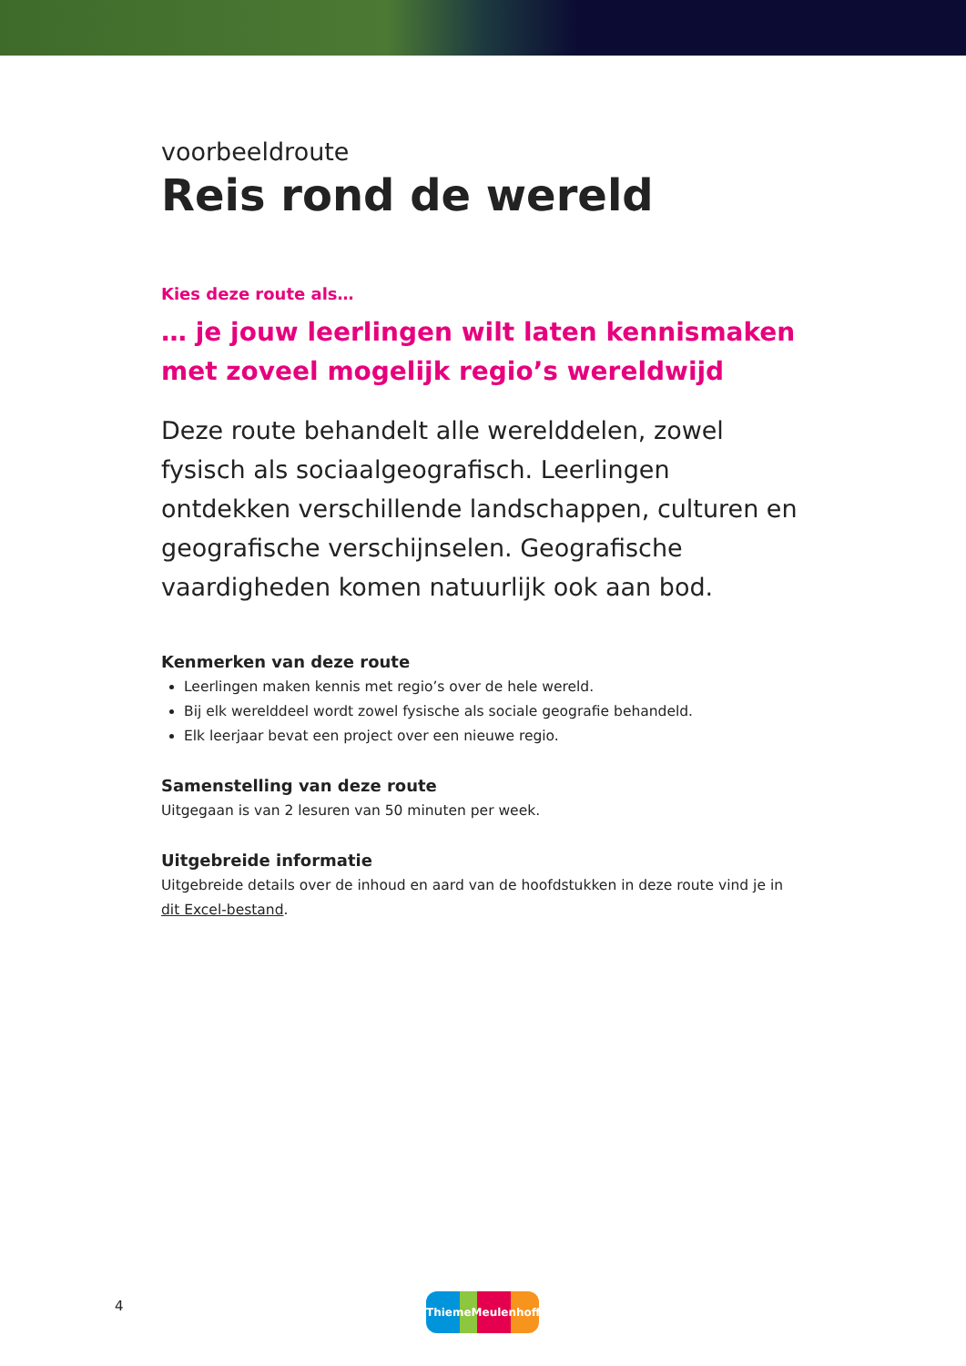voorbeeldroute
Reis rond de wereld
Kies deze route als…
… je jouw leerlingen wilt laten kennismaken met zoveel mogelijk regio’s wereldwijd
Deze route behandelt alle werelddelen, zowel fysisch als sociaalgeografisch. Leerlingen ontdekken verschillende landschappen, culturen en geografische verschijnselen. Geografische vaardigheden komen natuurlijk ook aan bod.
Kenmerken van deze route
Leerlingen maken kennis met regio’s over de hele wereld.
Bij elk werelddeel wordt zowel fysische als sociale geografie behandeld.
Elk leerjaar bevat een project over een nieuwe regio.
Samenstelling van deze route
Uitgegaan is van 2 lesuren van 50 minuten per week.
Uitgebreide informatie
Uitgebreide details over de inhoud en aard van de hoofdstukken in deze route vind je in dit Excel-bestand.
4 ThiemeMeulenhoff